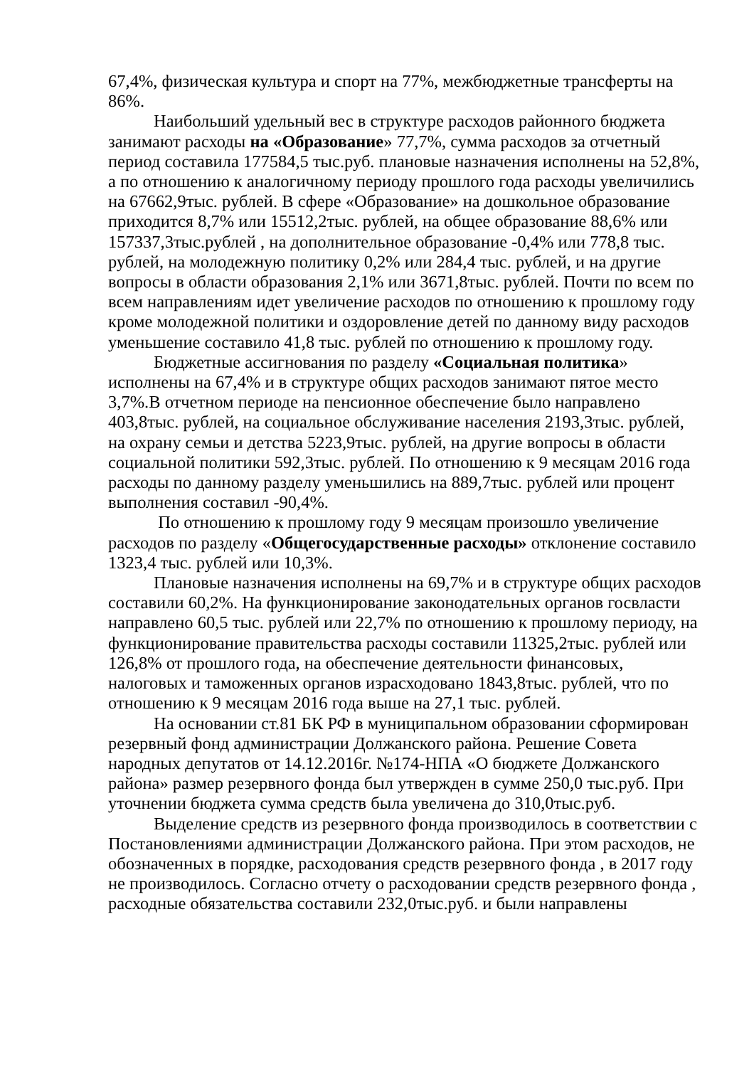67,4%, физическая культура и спорт на 77%, межбюджетные трансферты на 86%.
Наибольший удельный вес в структуре расходов районного бюджета занимают расходы на «Образование» 77,7%, сумма расходов за отчетный период составила 177584,5 тыс.руб. плановые назначения исполнены на 52,8%, а по отношению к аналогичному периоду прошлого года расходы увеличились на 67662,9тыс. рублей. В сфере «Образование» на дошкольное образование приходится 8,7% или 15512,2тыс. рублей, на общее образование 88,6% или 157337,3тыс.рублей , на дополнительное образование -0,4% или 778,8 тыс. рублей, на молодежную политику 0,2% или 284,4 тыс. рублей, и на другие вопросы в области образования 2,1% или 3671,8тыс. рублей. Почти по всем по всем направлениям идет увеличение расходов по отношению к прошлому году кроме молодежной политики и оздоровление детей по данному виду расходов уменьшение составило 41,8 тыс. рублей по отношению к прошлому году.
Бюджетные ассигнования по разделу «Социальная политика» исполнены на 67,4% и в структуре общих расходов занимают пятое место 3,7%.В отчетном периоде на пенсионное обеспечение было направлено 403,8тыс. рублей, на социальное обслуживание населения 2193,3тыс. рублей, на охрану семьи и детства 5223,9тыс. рублей, на другие вопросы в области социальной политики 592,3тыс. рублей. По отношению к 9 месяцам 2016 года расходы по данному разделу уменьшились на 889,7тыс. рублей или процент выполнения составил -90,4%.
По отношению к прошлому году 9 месяцам произошло увеличение расходов по разделу «Общегосударственные расходы» отклонение составило 1323,4 тыс. рублей или 10,3%.
Плановые назначения исполнены на 69,7% и в структуре общих расходов составили 60,2%. На функционирование законодательных органов госвласти направлено 60,5 тыс. рублей или 22,7% по отношению к прошлому периоду, на функционирование правительства расходы составили 11325,2тыс. рублей или 126,8% от прошлого года, на обеспечение деятельности финансовых, налоговых и таможенных органов израсходовано 1843,8тыс. рублей, что по отношению к 9 месяцам 2016 года выше на 27,1 тыс. рублей.
На основании ст.81 БК РФ в муниципальном образовании сформирован резервный фонд администрации Должанского района. Решение Совета народных депутатов от 14.12.2016г. №174-НПА «О бюджете Должанского района» размер резервного фонда был утвержден в сумме 250,0 тыс.руб. При уточнении бюджета сумма средств была увеличена до 310,0тыс.руб.
Выделение средств из резервного фонда производилось в соответствии с Постановлениями администрации Должанского района. При этом расходов, не обозначенных в порядке, расходования средств резервного фонда , в 2017 году не производилось. Согласно отчету о расходовании средств резервного фонда , расходные обязательства составили 232,0тыс.руб. и были направлены